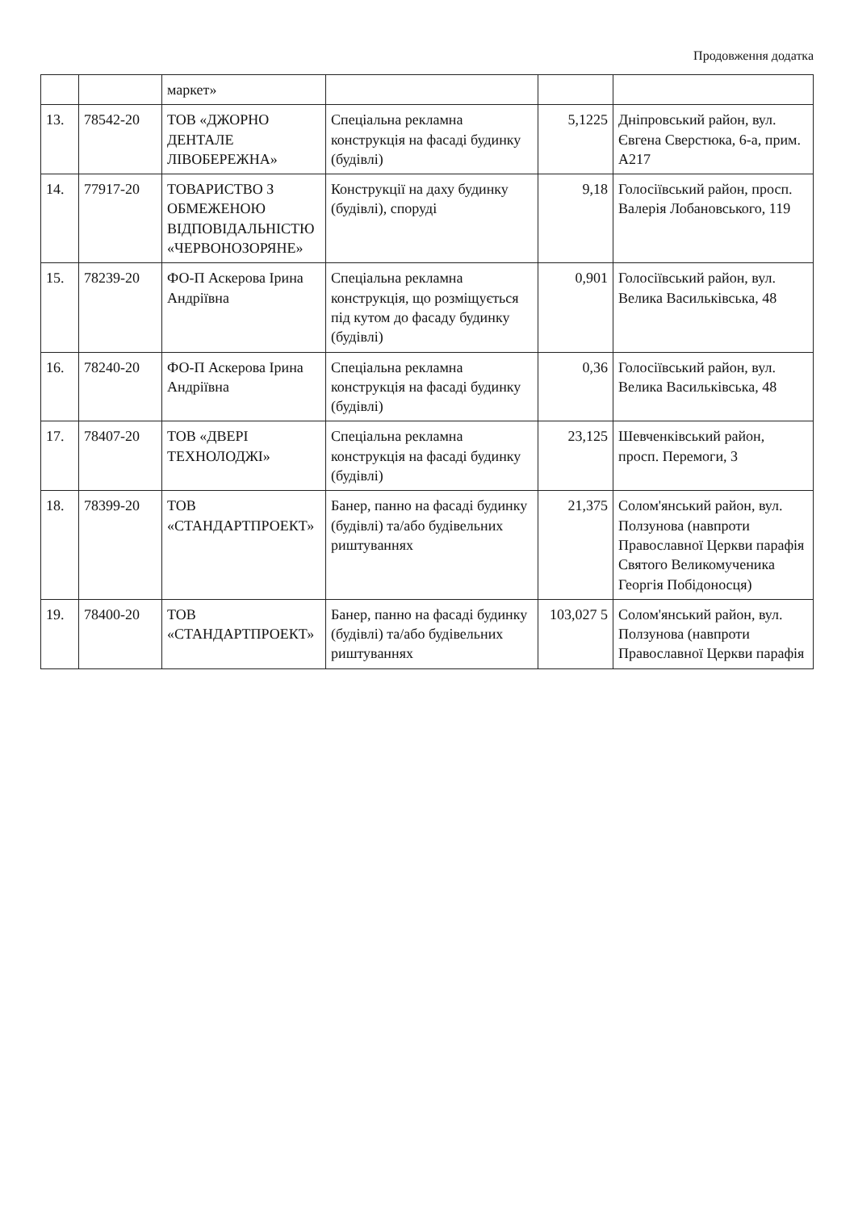Продовження додатка
| | | маркет» | | | |
| 13. | 78542-20 | ТОВ «ДЖОРНО ДЕНТАЛЕ ЛІВОБЕРЕЖНА» | Спеціальна рекламна конструкція на фасаді будинку (будівлі) | 5,1225 | Дніпровський район, вул. Євгена Сверстюка, 6-а, прим. А217 |
| 14. | 77917-20 | ТОВАРИСТВО З ОБМЕЖЕНОЮ ВІДПОВІДАЛЬНІСТЮ «ЧЕРВОНОЗОРЯНЕ» | Конструкції на даху будинку (будівлі), споруді | 9,18 | Голосіївський район, просп. Валерія Лобановського, 119 |
| 15. | 78239-20 | ФО-П Аскерова Ірина Андріївна | Спеціальна рекламна конструкція, що розміщується під кутом до фасаду будинку (будівлі) | 0,901 | Голосіївський район, вул. Велика Васильківська, 48 |
| 16. | 78240-20 | ФО-П Аскерова Ірина Андріївна | Спеціальна рекламна конструкція на фасаді будинку (будівлі) | 0,36 | Голосіївський район, вул. Велика Васильківська, 48 |
| 17. | 78407-20 | ТОВ «ДВЕРІ ТЕХНОЛОДЖІ» | Спеціальна рекламна конструкція на фасаді будинку (будівлі) | 23,125 | Шевченківський район, просп. Перемоги, 3 |
| 18. | 78399-20 | ТОВ «СТАНДАРТПРОЕКТ» | Банер, панно на фасаді будинку (будівлі) та/або будівельних риштуваннях | 21,375 | Солом'янський район, вул. Ползунова (навпроти Православної Церкви парафія Святого Великомученика Георгія Побідоносця) |
| 19. | 78400-20 | ТОВ «СТАНДАРТПРОЕКТ» | Банер, панно на фасаді будинку (будівлі) та/або будівельних риштуваннях | 103,027 5 | Солом'янський район, вул. Ползунова (навпроти Православної Церкви парафія |